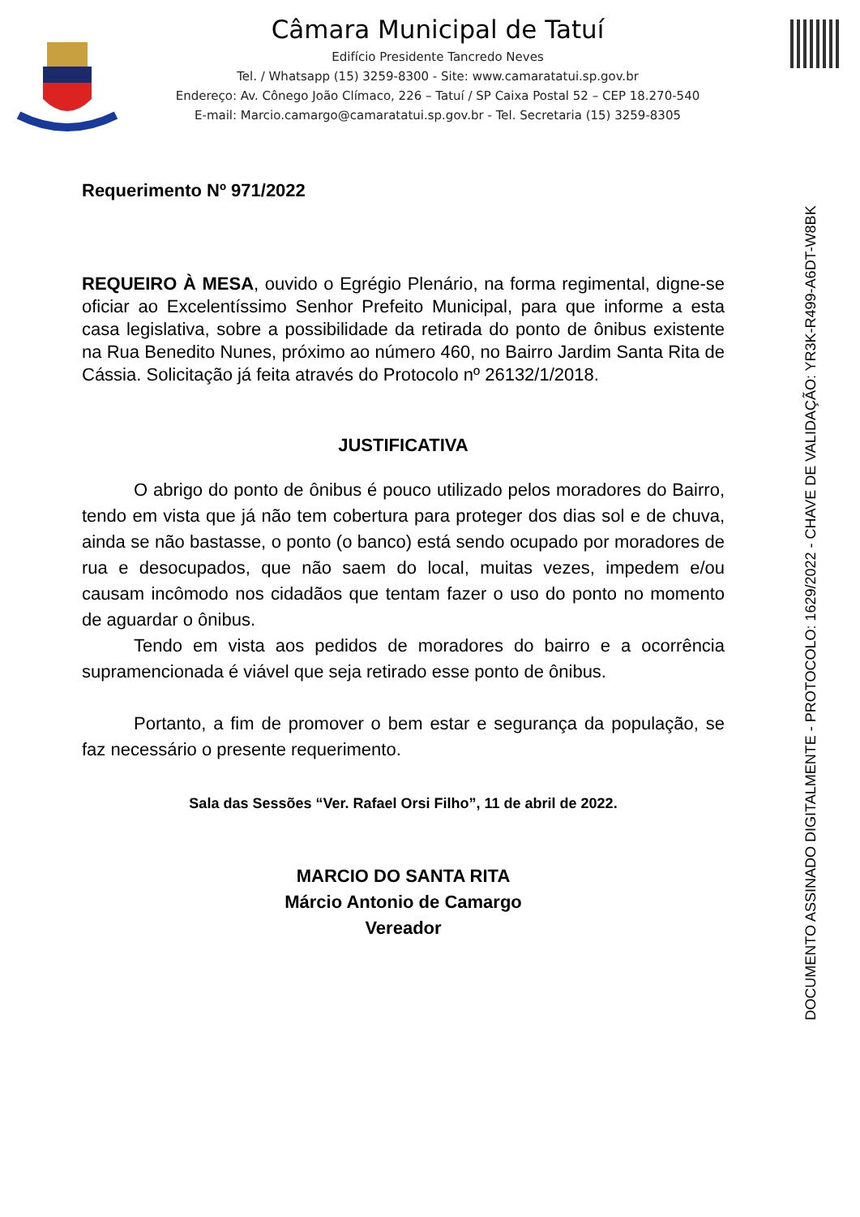Câmara Municipal de Tatuí
Edifício Presidente Tancredo Neves
Tel. / Whatsapp (15) 3259-8300 - Site: www.camaratatui.sp.gov.br
Endereço: Av. Cônego João Clímaco, 226 – Tatuí / SP Caixa Postal 52 – CEP 18.270-540
E-mail: Marcio.camargo@camaratatui.sp.gov.br - Tel. Secretaria (15) 3259-8305
Requerimento Nº 971/2022
REQUEIRO À MESA, ouvido o Egrégio Plenário, na forma regimental, digne-se oficiar ao Excelentíssimo Senhor Prefeito Municipal, para que informe a esta casa legislativa, sobre a possibilidade da retirada do ponto de ônibus existente na Rua Benedito Nunes, próximo ao número 460, no Bairro Jardim Santa Rita de Cássia. Solicitação já feita através do Protocolo nº 26132/1/2018.
JUSTIFICATIVA
O abrigo do ponto de ônibus é pouco utilizado pelos moradores do Bairro, tendo em vista que já não tem cobertura para proteger dos dias sol e de chuva, ainda se não bastasse, o ponto (o banco) está sendo ocupado por moradores de rua e desocupados, que não saem do local, muitas vezes, impedem e/ou causam incômodo nos cidadãos que tentam fazer o uso do ponto no momento de aguardar o ônibus.
Tendo em vista aos pedidos de moradores do bairro e a ocorrência supramencionada é viável que seja retirado esse ponto de ônibus.
Portanto, a fim de promover o bem estar e segurança da população, se faz necessário o presente requerimento.
Sala das Sessões “Ver. Rafael Orsi Filho”, 11 de abril de 2022.
MARCIO DO SANTA RITA
Márcio Antonio de Camargo
Vereador
DOCUMENTO ASSINADO DIGITALMENTE - PROTOCOLO: 1629/2022 - CHAVE DE VALIDAÇÃO: YR3K-R499-A6DT-W8BK